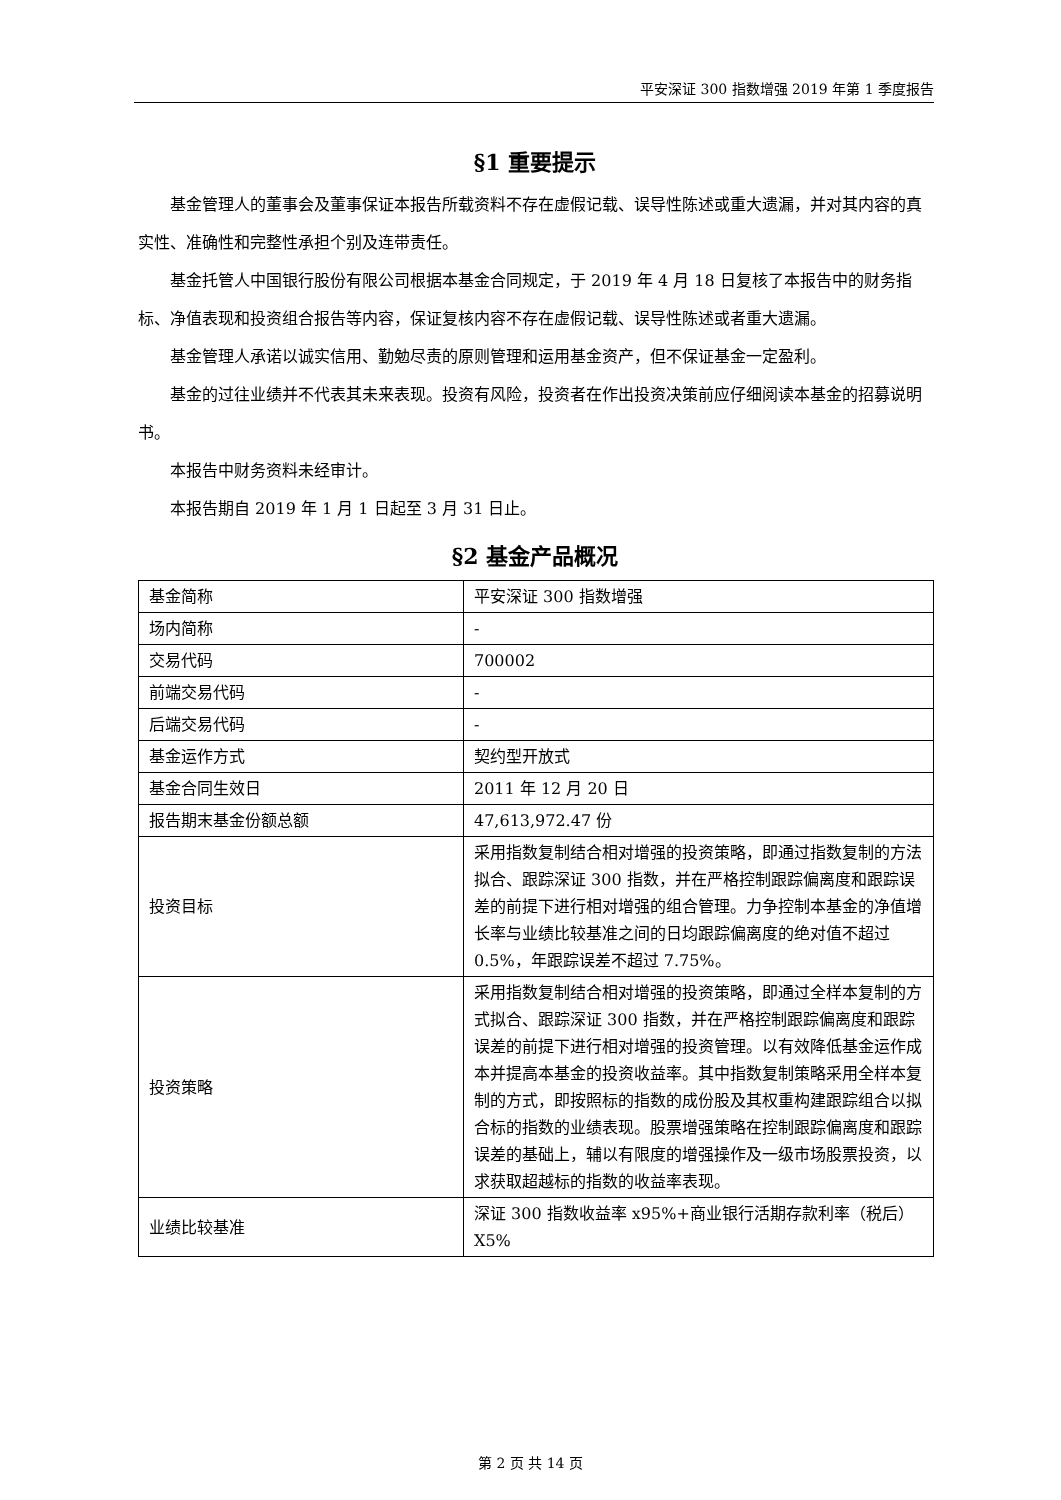平安深证 300 指数增强 2019 年第 1 季度报告
§1 重要提示
基金管理人的董事会及董事保证本报告所载资料不存在虚假记载、误导性陈述或重大遗漏，并对其内容的真实性、准确性和完整性承担个别及连带责任。
基金托管人中国银行股份有限公司根据本基金合同规定，于 2019 年 4 月 18 日复核了本报告中的财务指标、净值表现和投资组合报告等内容，保证复核内容不存在虚假记载、误导性陈述或者重大遗漏。
基金管理人承诺以诚实信用、勤勉尽责的原则管理和运用基金资产，但不保证基金一定盈利。
基金的过往业绩并不代表其未来表现。投资有风险，投资者在作出投资决策前应仔细阅读本基金的招募说明书。
本报告中财务资料未经审计。
本报告期自 2019 年 1 月 1 日起至 3 月 31 日止。
§2 基金产品概况
| 基金简称 | 平安深证 300 指数增强 |
| 场内简称 | - |
| 交易代码 | 700002 |
| 前端交易代码 | - |
| 后端交易代码 | - |
| 基金运作方式 | 契约型开放式 |
| 基金合同生效日 | 2011 年 12 月 20 日 |
| 报告期末基金份额总额 | 47,613,972.47 份 |
| 投资目标 | 采用指数复制结合相对增强的投资策略，即通过指数复制的方法拟合、跟踪深证 300 指数，并在严格控制跟踪偏离度和跟踪误差的前提下进行相对增强的组合管理。力争控制本基金的净值增长率与业绩比较基准之间的日均跟踪偏离度的绝对值不超过 0.5%，年跟踪误差不超过 7.75%。 |
| 投资策略 | 采用指数复制结合相对增强的投资策略，即通过全样本复制的方式拟合、跟踪深证 300 指数，并在严格控制跟踪偏离度和跟踪误差的前提下进行相对增强的投资管理。以有效降低基金运作成本并提高本基金的投资收益率。其中指数复制策略采用全样本复制的方式，即按照标的指数的成份股及其权重构建跟踪组合以拟合标的指数的业绩表现。股票增强策略在控制跟踪偏离度和跟踪误差的基础上，辅以有限度的增强操作及一级市场股票投资，以求获取超越标的指数的收益率表现。 |
| 业绩比较基准 | 深证 300 指数收益率 x95%+商业银行活期存款利率（税后）X5% |
第 2 页 共 14 页